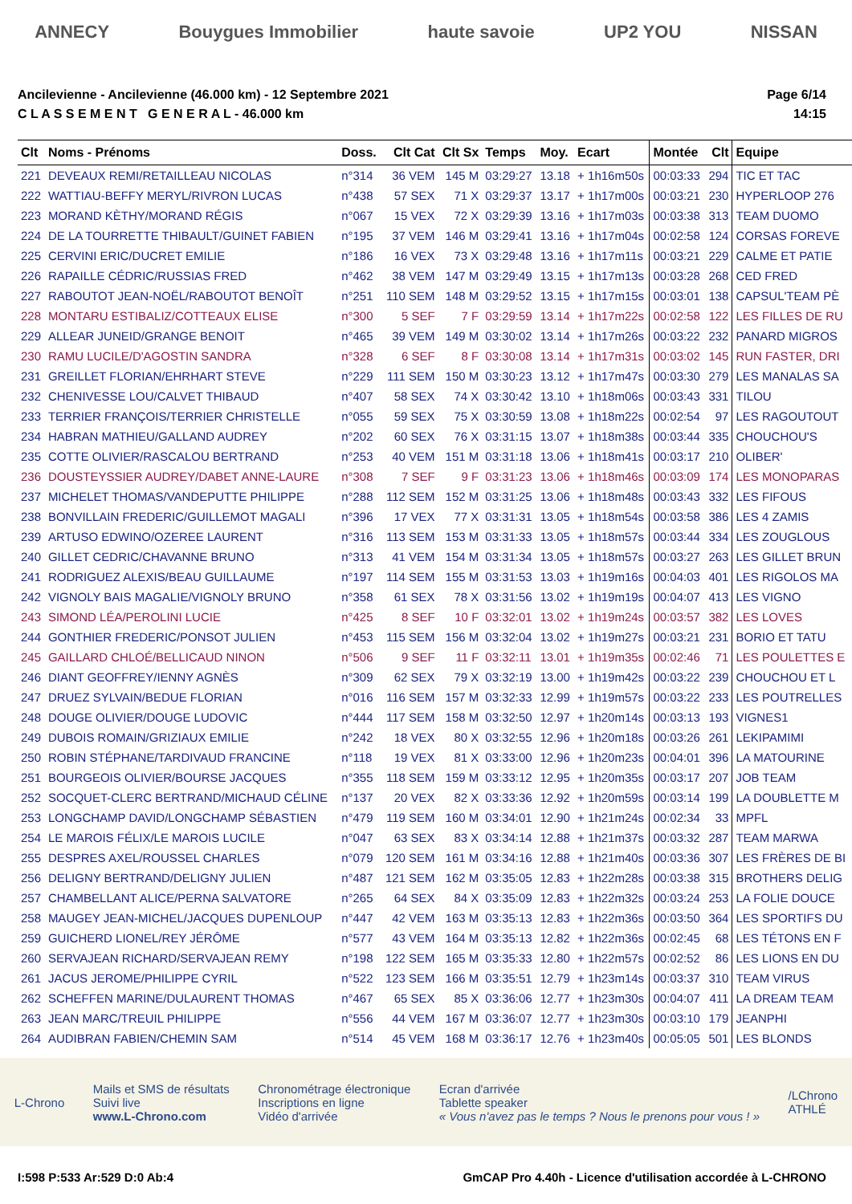ANNECY Bouygues Immobilier haute savoie UP2 YOU NISSAN
Ancilevienne - Ancilevienne (46.000 km) - 12 Septembre 2021
C L A S S E M E N T G E N E R A L - 46.000 km
Page 6/14
14:15
| Clt | Noms - Prénoms | Doss. | Clt Cat | Clt Sx | Temps | Moy. | Ecart | Montée | Clt | Equipe |
| --- | --- | --- | --- | --- | --- | --- | --- | --- | --- | --- |
| 221 | DEVEAUX REMI/RETAILLEAU NICOLAS | n°314 | 36 VEM | 145 M | 03:29:27 | 13.18 | + 1h16m50s | 00:03:33 | 294 | TIC ET TAC |
| 222 | WATTIAU-BEFFY MERYL/RIVRON LUCAS | n°438 | 57 SEX | 71 X | 03:29:37 | 13.17 | + 1h17m00s | 00:03:21 | 230 | HYPERLOOP 276 |
| 223 | MORAND KÈTHY/MORAND RÉGIS | n°067 | 15 VEX | 72 X | 03:29:39 | 13.16 | + 1h17m03s | 00:03:38 | 313 | TEAM DUOMO |
| 224 | DE LA TOURRETTE THIBAULT/GUINET FABIEN | n°195 | 37 VEM | 146 M | 03:29:41 | 13.16 | + 1h17m04s | 00:02:58 | 124 | CORSAS FOREVE |
| 225 | CERVINI ERIC/DUCRET EMILIE | n°186 | 16 VEX | 73 X | 03:29:48 | 13.16 | + 1h17m11s | 00:03:21 | 229 | CALME ET PATIE |
| 226 | RAPAILLE CÉDRIC/RUSSIAS FRED | n°462 | 38 VEM | 147 M | 03:29:49 | 13.15 | + 1h17m13s | 00:03:28 | 268 | CED FRED |
| 227 | RABOUTOT JEAN-NOËL/RABOUTOT BENOÎT | n°251 | 110 SEM | 148 M | 03:29:52 | 13.15 | + 1h17m15s | 00:03:01 | 138 | CAPSUL'TEAM PÈ |
| 228 | MONTARU ESTIBALIZ/COTTEAUX ELISE | n°300 | 5 SEF | 7 F | 03:29:59 | 13.14 | + 1h17m22s | 00:02:58 | 122 | LES FILLES DE RU |
| 229 | ALLEAR JUNEID/GRANGE BENOIT | n°465 | 39 VEM | 149 M | 03:30:02 | 13.14 | + 1h17m26s | 00:03:22 | 232 | PANARD MIGROS |
| 230 | RAMU LUCILE/D'AGOSTIN SANDRA | n°328 | 6 SEF | 8 F | 03:30:08 | 13.14 | + 1h17m31s | 00:03:02 | 145 | RUN FASTER, DRI |
| 231 | GREILLET FLORIAN/EHRHART STEVE | n°229 | 111 SEM | 150 M | 03:30:23 | 13.12 | + 1h17m47s | 00:03:30 | 279 | LES MANALAS SA |
| 232 | CHENIVESSE LOU/CALVET THIBAUD | n°407 | 58 SEX | 74 X | 03:30:42 | 13.10 | + 1h18m06s | 00:03:43 | 331 | TILOU |
| 233 | TERRIER FRANÇOIS/TERRIER CHRISTELLE | n°055 | 59 SEX | 75 X | 03:30:59 | 13.08 | + 1h18m22s | 00:02:54 | 97 | LES RAGOUTOUT |
| 234 | HABRAN MATHIEU/GALLAND AUDREY | n°202 | 60 SEX | 76 X | 03:31:15 | 13.07 | + 1h18m38s | 00:03:44 | 335 | CHOUCHOU'S |
| 235 | COTTE OLIVIER/RASCALOU BERTRAND | n°253 | 40 VEM | 151 M | 03:31:18 | 13.06 | + 1h18m41s | 00:03:17 | 210 | OLIBER' |
| 236 | DOUSTEYSSIER AUDREY/DABET ANNE-LAURE | n°308 | 7 SEF | 9 F | 03:31:23 | 13.06 | + 1h18m46s | 00:03:09 | 174 | LES MONOPARAS |
| 237 | MICHELET THOMAS/VANDEPUTTE PHILIPPE | n°288 | 112 SEM | 152 M | 03:31:25 | 13.06 | + 1h18m48s | 00:03:43 | 332 | LES FIFOUS |
| 238 | BONVILLAIN FREDERIC/GUILLEMOT MAGALI | n°396 | 17 VEX | 77 X | 03:31:31 | 13.05 | + 1h18m54s | 00:03:58 | 386 | LES 4 ZAMIS |
| 239 | ARTUSO EDWINO/OZEREE LAURENT | n°316 | 113 SEM | 153 M | 03:31:33 | 13.05 | + 1h18m57s | 00:03:44 | 334 | LES ZOUGLOUS |
| 240 | GILLET CEDRIC/CHAVANNE BRUNO | n°313 | 41 VEM | 154 M | 03:31:34 | 13.05 | + 1h18m57s | 00:03:27 | 263 | LES GILLET BRUN |
| 241 | RODRIGUEZ ALEXIS/BEAU GUILLAUME | n°197 | 114 SEM | 155 M | 03:31:53 | 13.03 | + 1h19m16s | 00:04:03 | 401 | LES RIGOLOS MA |
| 242 | VIGNOLY BAIS MAGALIE/VIGNOLY BRUNO | n°358 | 61 SEX | 78 X | 03:31:56 | 13.02 | + 1h19m19s | 00:04:07 | 413 | LES VIGNO |
| 243 | SIMOND LÉA/PEROLINI LUCIE | n°425 | 8 SEF | 10 F | 03:32:01 | 13.02 | + 1h19m24s | 00:03:57 | 382 | LES LOVES |
| 244 | GONTHIER FREDERIC/PONSOT JULIEN | n°453 | 115 SEM | 156 M | 03:32:04 | 13.02 | + 1h19m27s | 00:03:21 | 231 | BORIO ET TATU |
| 245 | GAILLARD CHLOÉ/BELLICAUD NINON | n°506 | 9 SEF | 11 F | 03:32:11 | 13.01 | + 1h19m35s | 00:02:46 | 71 | LES POULETTES E |
| 246 | DIANT GEOFFREY/IENNY AGNÈS | n°309 | 62 SEX | 79 X | 03:32:19 | 13.00 | + 1h19m42s | 00:03:22 | 239 | CHOUCHOU ET L |
| 247 | DRUEZ SYLVAIN/BEDUE FLORIAN | n°016 | 116 SEM | 157 M | 03:32:33 | 12.99 | + 1h19m57s | 00:03:22 | 233 | LES POUTRELLES |
| 248 | DOUGE OLIVIER/DOUGE LUDOVIC | n°444 | 117 SEM | 158 M | 03:32:50 | 12.97 | + 1h20m14s | 00:03:13 | 193 | VIGNES1 |
| 249 | DUBOIS ROMAIN/GRIZIAUX EMILIE | n°242 | 18 VEX | 80 X | 03:32:55 | 12.96 | + 1h20m18s | 00:03:26 | 261 | LEKIPAMIMI |
| 250 | ROBIN STÉPHANE/TARDIVAUD FRANCINE | n°118 | 19 VEX | 81 X | 03:33:00 | 12.96 | + 1h20m23s | 00:04:01 | 396 | LA MATOURINE |
| 251 | BOURGEOIS OLIVIER/BOURSE JACQUES | n°355 | 118 SEM | 159 M | 03:33:12 | 12.95 | + 1h20m35s | 00:03:17 | 207 | JOB TEAM |
| 252 | SOCQUET-CLERC BERTRAND/MICHAUD CÉLINE | n°137 | 20 VEX | 82 X | 03:33:36 | 12.92 | + 1h20m59s | 00:03:14 | 199 | LA DOUBLETTE M |
| 253 | LONGCHAMP DAVID/LONGCHAMP SÉBASTIEN | n°479 | 119 SEM | 160 M | 03:34:01 | 12.90 | + 1h21m24s | 00:02:34 | 33 | MPFL |
| 254 | LE MAROIS FÉLIX/LE MAROIS LUCILE | n°047 | 63 SEX | 83 X | 03:34:14 | 12.88 | + 1h21m37s | 00:03:32 | 287 | TEAM MARWA |
| 255 | DESPRES AXEL/ROUSSEL CHARLES | n°079 | 120 SEM | 161 M | 03:34:16 | 12.88 | + 1h21m40s | 00:03:36 | 307 | LES FRÈRES DE BI |
| 256 | DELIGNY BERTRAND/DELIGNY JULIEN | n°487 | 121 SEM | 162 M | 03:35:05 | 12.83 | + 1h22m28s | 00:03:38 | 315 | BROTHERS DELIG |
| 257 | CHAMBELLANT ALICE/PERNA SALVATORE | n°265 | 64 SEX | 84 X | 03:35:09 | 12.83 | + 1h22m32s | 00:03:24 | 253 | LA FOLIE DOUCE |
| 258 | MAUGEY JEAN-MICHEL/JACQUES DUPENLOUP | n°447 | 42 VEM | 163 M | 03:35:13 | 12.83 | + 1h22m36s | 00:03:50 | 364 | LES SPORTIFS DU |
| 259 | GUICHERD LIONEL/REY JÉRÔME | n°577 | 43 VEM | 164 M | 03:35:13 | 12.82 | + 1h22m36s | 00:02:45 | 68 | LES TÉTONS EN F |
| 260 | SERVAJEAN RICHARD/SERVAJEAN REMY | n°198 | 122 SEM | 165 M | 03:35:33 | 12.80 | + 1h22m57s | 00:02:52 | 86 | LES LIONS EN DU |
| 261 | JACUS JEROME/PHILIPPE CYRIL | n°522 | 123 SEM | 166 M | 03:35:51 | 12.79 | + 1h23m14s | 00:03:37 | 310 | TEAM VIRUS |
| 262 | SCHEFFEN MARINE/DULAURENT THOMAS | n°467 | 65 SEX | 85 X | 03:36:06 | 12.77 | + 1h23m30s | 00:04:07 | 411 | LA DREAM TEAM |
| 263 | JEAN MARC/TREUIL PHILIPPE | n°556 | 44 VEM | 167 M | 03:36:07 | 12.77 | + 1h23m30s | 00:03:10 | 179 | JEANPHI |
| 264 | AUDIBRAN FABIEN/CHEMIN SAM | n°514 | 45 VEM | 168 M | 03:36:17 | 12.76 | + 1h23m40s | 00:05:05 | 501 | LES BLONDS |
L-Chrono
Mails et SMS de résultats
Suivi live
www.L-Chrono.com
Chronométrage électronique
Inscriptions en ligne
Vidéo d'arrivée
Ecran d'arrivée
Tablette speaker
« Vous n'avez pas le temps ? Nous le prenons pour vous ! »
/LChrono
ATHLÉ
I:598 P:533 Ar:529 D:0 Ab:4 GmCAP Pro 4.40h - Licence d'utilisation accordée à L-CHRONO